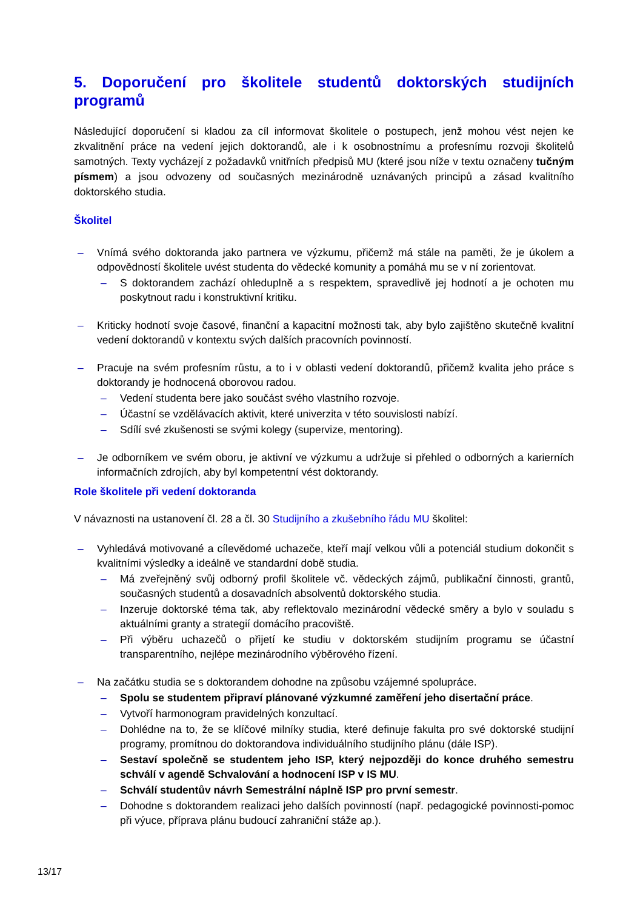5. Doporučení pro školitele studentů doktorských studijních programů
Následující doporučení si kladou za cíl informovat školitele o postupech, jenž mohou vést nejen ke zkvalitnění práce na vedení jejich doktorandů, ale i k osobnostnímu a profesnímu rozvoji školitelů samotných. Texty vycházejí z požadavků vnitřních předpisů MU (které jsou níže v textu označeny tučným písmem) a jsou odvozeny od současných mezinárodně uznávaných principů a zásad kvalitního doktorského studia.
Školitel
– Vnímá svého doktoranda jako partnera ve výzkumu, přičemž má stále na paměti, že je úkolem a odpovědností školitele uvést studenta do vědecké komunity a pomáhá mu se v ní zorientovat.
– S doktorandem zachází ohleduplně a s respektem, spravedlivě jej hodnotí a je ochoten mu poskytnout radu i konstruktivní kritiku.
– Kriticky hodnotí svoje časové, finanční a kapacitní možnosti tak, aby bylo zajištěno skutečně kvalitní vedení doktorandů v kontextu svých dalších pracovních povinností.
– Pracuje na svém profesním růstu, a to i v oblasti vedení doktorandů, přičemž kvalita jeho práce s doktorandy je hodnocená oborovou radou.
– Vedení studenta bere jako součást svého vlastního rozvoje.
– Účastní se vzdělávacích aktivit, které univerzita v této souvislosti nabízí.
– Sdílí své zkušenosti se svými kolegy (supervize, mentoring).
– Je odborníkem ve svém oboru, je aktivní ve výzkumu a udržuje si přehled o odborných a karierních informačních zdrojích, aby byl kompetentní vést doktorandy.
Role školitele při vedení doktoranda
V návaznosti na ustanovení čl. 28 a čl. 30 Studijního a zkušebního řádu MU školitel:
– Vyhledává motivované a cílevědomé uchazeče, kteří mají velkou vůli a potenciál studium dokončit s kvalitními výsledky a ideálně ve standardní době studia.
– Má zveřejněný svůj odborný profil školitele vč. vědeckých zájmů, publikační činnosti, grantů, současných studentů a dosavadních absolventů doktorského studia.
– Inzeruje doktorské téma tak, aby reflektovalo mezinárodní vědecké směry a bylo v souladu s aktuálními granty a strategií domácího pracoviště.
– Při výběru uchazečů o přijetí ke studiu v doktorském studijním programu se účastní transparentního, nejlépe mezinárodního výběrového řízení.
– Na začátku studia se s doktorandem dohodne na způsobu vzájemné spolupráce.
– Spolu se studentem připraví plánované výzkumné zaměření jeho disertační práce.
– Vytvoří harmonogram pravidelných konzultací.
– Dohlédne na to, že se klíčové milníky studia, které definuje fakulta pro své doktorské studijní programy, promítnou do doktorandova individuálního studijního plánu (dále ISP).
– Sestaví společně se studentem jeho ISP, který nejpozději do konce druhého semestru schválí v agendě Schvalování a hodnocení ISP v IS MU.
– Schválí studentův návrh Semestrální náplně ISP pro první semestr.
– Dohodne s doktorandem realizaci jeho dalších povinností (např. pedagogické povinnosti-pomoc při výuce, příprava plánu budoucí zahraniční stáže ap.).
13/17